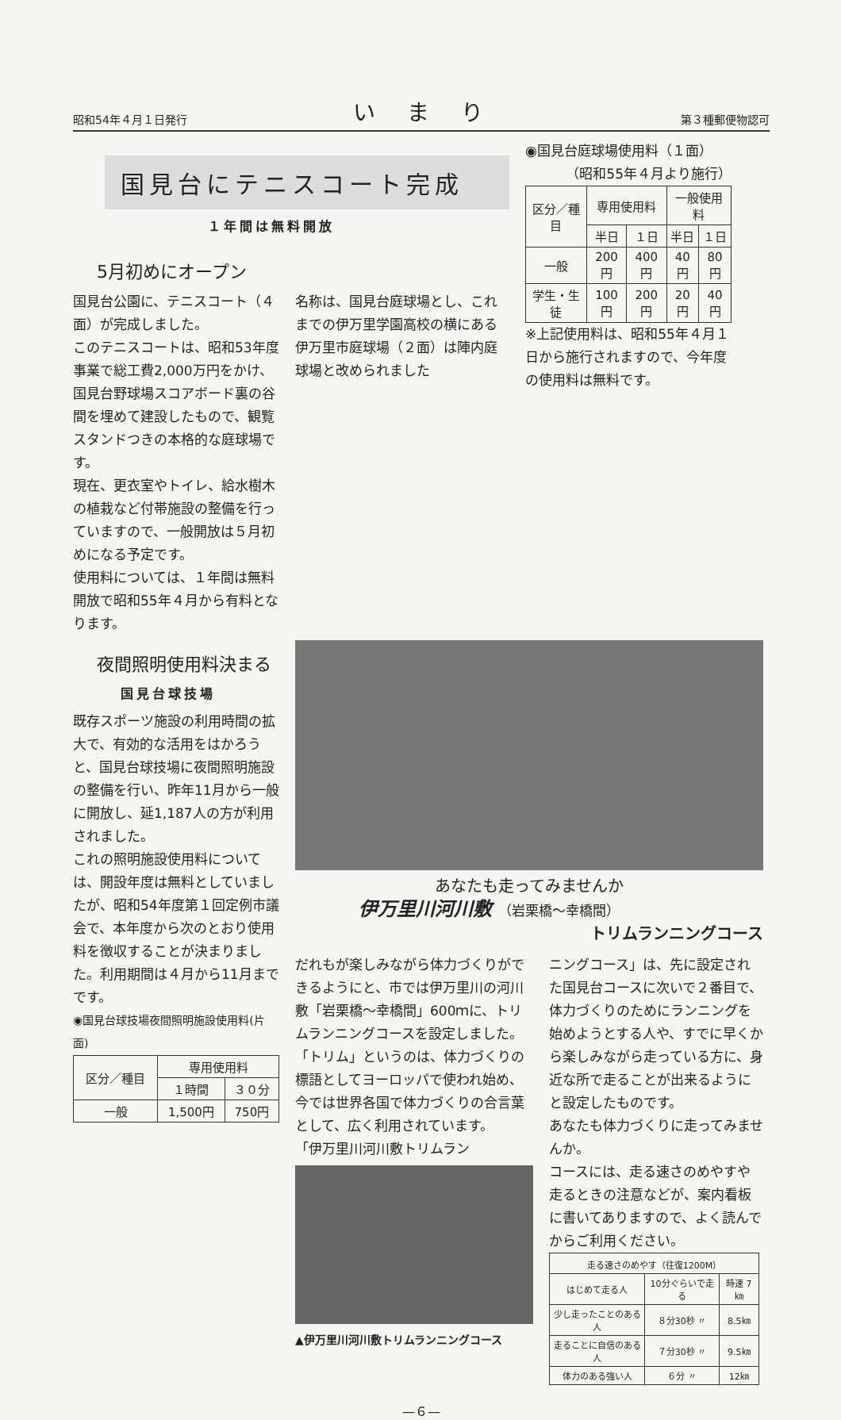昭和54年４月１日発行 いまり 第３種郵便物認可
国見台にテニスコート完成
１年間は無料開放
5月初めにオープン
国見台公園に、テニスコート（４面）が完成しました。
このテニスコートは、昭和53年度事業で総工費2,000万円をかけ、国見台野球場スコアボード裏の谷間を埋めて建設したもので、観覧スタンドつきの本格的な庭球場です。
現在、更衣室やトイレ、給水樹木の植栽など付帯施設の整備を行っていますので、一般開放は５月初めになる予定です。
使用料については、１年間は無料開放で昭和55年４月から有料となります。
名称は、国見台庭球場とし、これまでの伊万里学園高校の横にある伊万里市庭球場（２面）は陣内庭球場と改められました
◉国見台庭球場使用料（１面）
（昭和55年４月より施行）
| 区分／種目 | 専用使用料 | | 一般使用料 | |
| --- | --- | --- | --- | --- |
| | 半日 | １日 | 半日 | １日 |
| 一般 | 200円 | 400円 | 40円 | 80円 |
| 学生・生徒 | 100円 | 200円 | 20円 | 40円 |
※上記使用料は、昭和55年４月１日から施行されますので、今年度の使用料は無料です。
夜間照明使用料決まる
国見台球技場
既存スポーツ施設の利用時間の拡大で、有効的な活用をはかろうと、国見台球技場に夜間照明施設の整備を行い、昨年11月から一般に開放し、延1,187人の方が利用されました。
これの照明施設使用料については、開設年度は無料としていましたが、昭和54年度第１回定例市議会で、本年度から次のとおり使用料を徴収することが決まりました。利用期間は４月から11月までです。
◉国見台球技場夜間照明施設使用料(片面)
| 区分／種目 | 専用使用料 | |
| --- | --- | --- |
| | １時間 | ３０分 |
| 一般 | 1,500円 | 750円 |
あなたも走ってみませんか
伊万里川河川敷 （岩栗橋〜幸橋間）
トリムランニングコース
だれもが楽しみながら体力づくりができるようにと、市では伊万里川の河川敷「岩栗橋〜幸橋間」600ｍに、トリムランニングコースを設定しました。
「トリム」というのは、体力づくりの標語としてヨーロッパで使われ始め、今では世界各国で体力づくりの合言葉として、広く利用されています。
「伊万里川河川敷トリムラン
▲伊万里川河川敷トリムランニングコース
ニングコース」は、先に設定された国見台コースに次いで２番目で、体力づくりのためにランニングを始めようとする人や、すでに早くから楽しみながら走っている方に、身近な所で走ることが出来るようにと設定したものです。
あなたも体力づくりに走ってみませんか。
コースには、走る速さのめやすや走るときの注意などが、案内看板に書いてありますので、よく読んでからご利用ください。
| 走る速さのめやす（往復1200M） | | |
| --- | --- | --- |
| はじめて走る人 | 10分ぐらいで走る | 時速 7㎞ |
| 少し走ったことのある人 | ８分30秒 〃 | 8.5㎞ |
| 走ることに自信のある人 | ７分30秒 〃 | 9.5㎞ |
| 体力のある強い人 | ６分 〃 | 12㎞ |
—６—